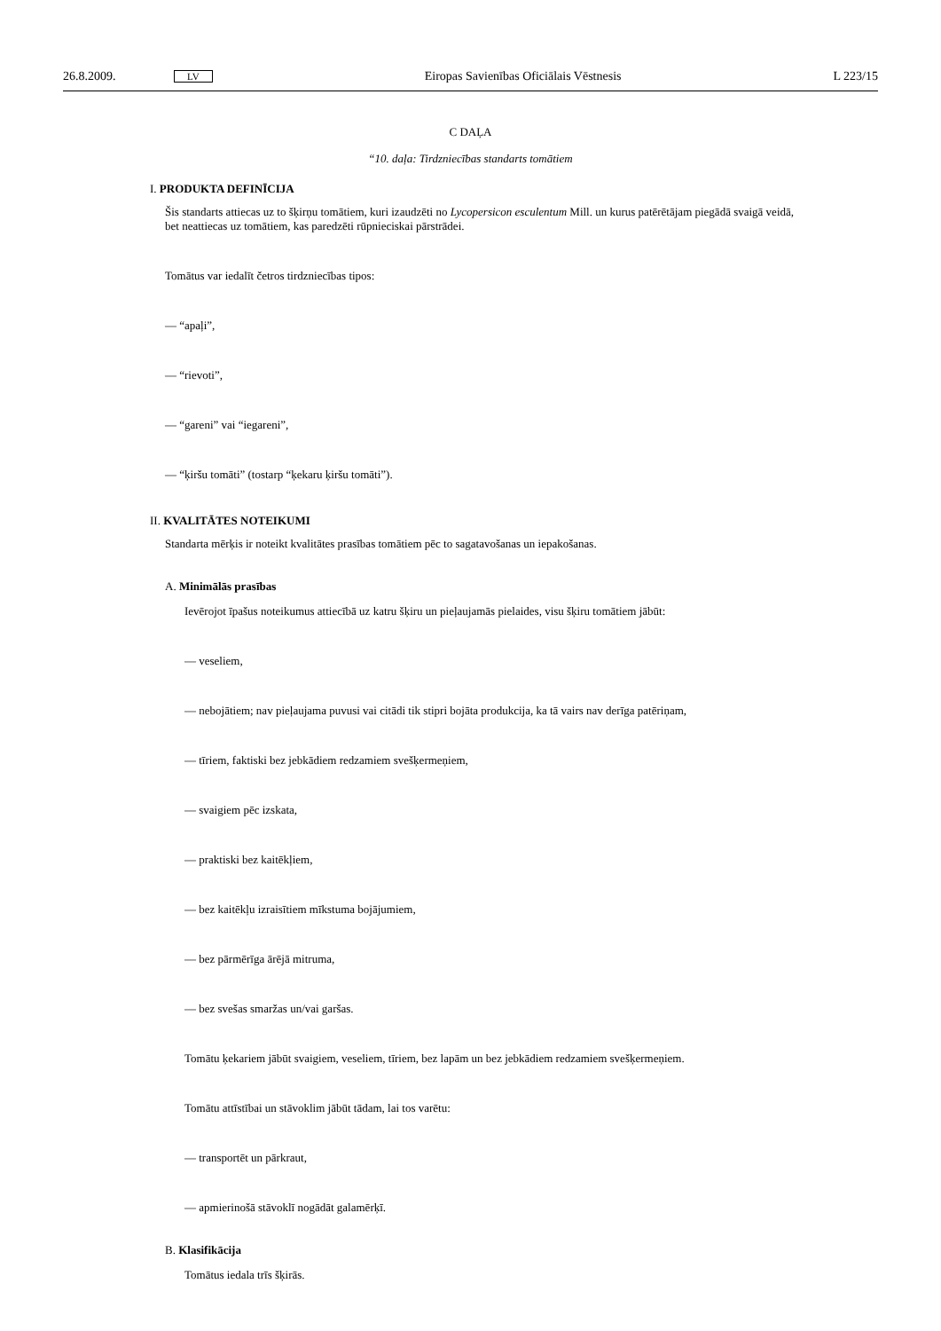26.8.2009. LV Eiropas Savienības Oficiālais Vēstnesis L 223/15
C DAĻA
“10. daļa: Tirdzniecības standarts tomātiem
I. PRODUKTA DEFINĪCIJA
Šis standarts attiecas uz to šķirņu tomātiem, kuri izaudzēti no Lycopersicon esculentum Mill. un kurus patērētājam piegādā svaigā veidā, bet neattiecas uz tomātiem, kas paredzēti rūpnieciskai pārstrādei.
Tomātus var iedalīt četros tirdzniecības tipos:
— “apaļi”,
— “rievoti”,
— “gareni” vai “iegareni”,
— “ķiršu tomāti” (tostarp “ķekaru ķiršu tomāti”).
II. KVALITĀTES NOTEIKUMI
Standarta mērķis ir noteikt kvalitātes prasības tomātiem pēc to sagatavošanas un iepakošanas.
A. Minimālās prasības
Ievērojot īpašus noteikumus attiecībā uz katru šķiru un pieļaujamās pielaides, visu šķiru tomātiem jābūt:
— veseliem,
— nebojātiem; nav pieļaujama puvusi vai citādi tik stipri bojāta produkcija, ka tā vairs nav derīga patēriņam,
— tīriem, faktiski bez jebkādiem redzamiem svešķermeņiem,
— svaigiem pēc izskata,
— praktiski bez kaitēkļiem,
— bez kaitēkļu izraisītiem mīkstuma bojājumiem,
— bez pārmērīga ārējā mitruma,
— bez svešas smaržas un/vai garšas.
Tomātu ķekariem jābūt svaigiem, veseliem, tīriem, bez lapām un bez jebkādiem redzamiem svešķermeņiem.
Tomātu attīstībai un stāvoklim jābūt tādam, lai tos varētu:
— transportēt un pārkraut,
— apmierinošā stāvoklī nogādāt galamērķī.
B. Klasifikācija
Tomātus iedala trīs šķirās.